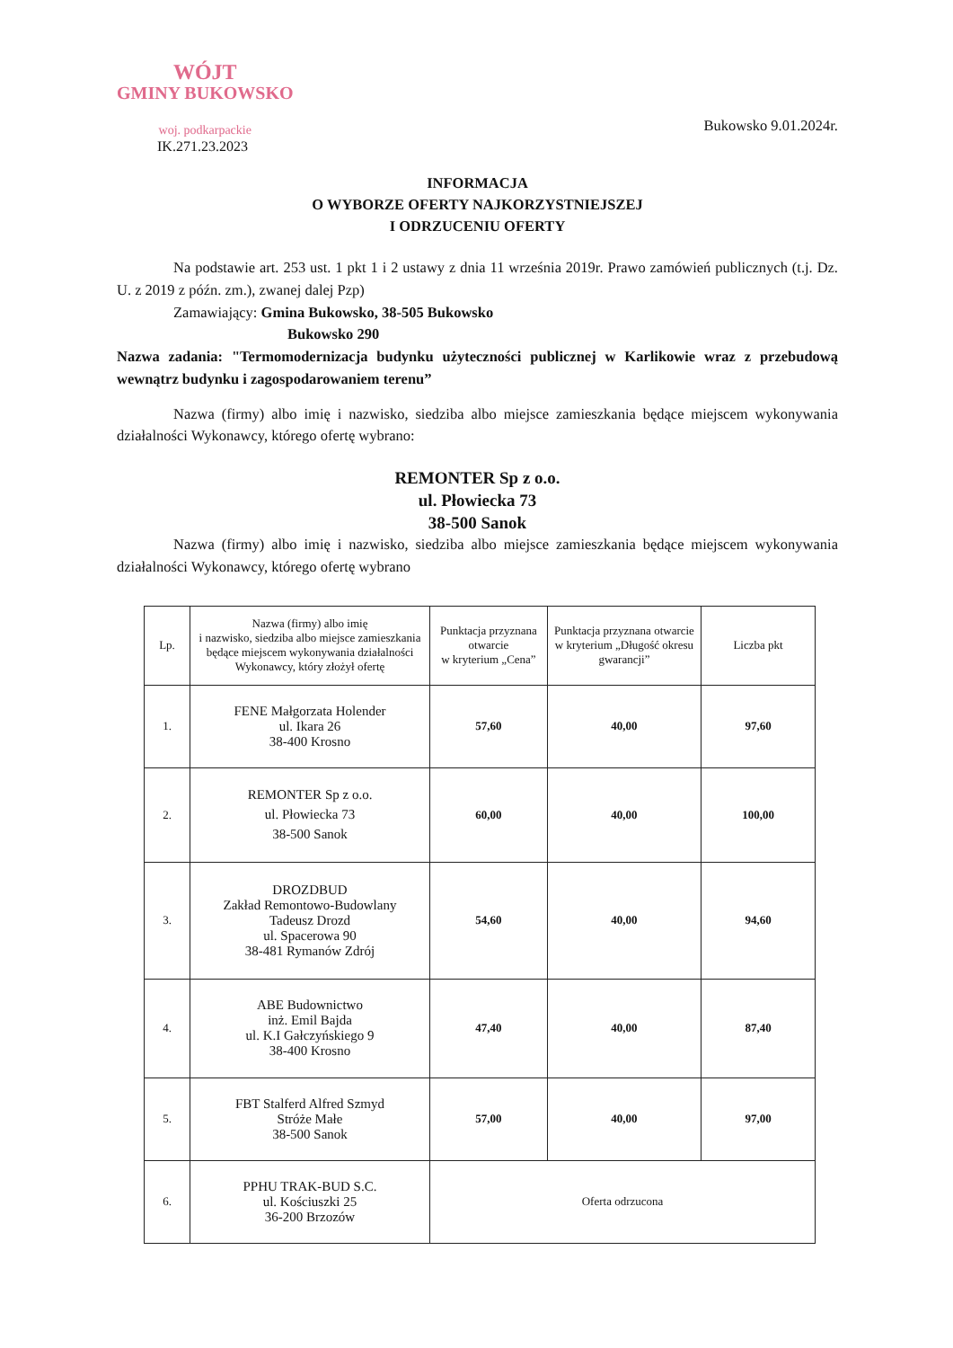WÓJT
GMINY BUKOWSKO
woj. podkarpackie
IK.271.23.2023
Bukowsko 9.01.2024r.
INFORMACJA
O WYBORZE OFERTY NAJKORZYSTNIEJSZEJ
I ODRZUCENIU OFERTY
Na podstawie art. 253 ust. 1 pkt 1 i 2 ustawy z dnia 11 września 2019r. Prawo zamówień publicznych (t.j. Dz. U. z 2019 z późn. zm.), zwanej dalej Pzp)
Zamawiający: Gmina Bukowsko, 38-505 Bukowsko
Bukowsko 290
Nazwa zadania: "Termomodernizacja budynku użyteczności publicznej w Karlikowie wraz z przebudową wewnątrz budynku i zagospodarowaniem terenu”
Nazwa (firmy) albo imię i nazwisko, siedziba albo miejsce zamieszkania będące miejscem wykonywania działalności Wykonawcy, którego ofertę wybrano:
REMONTER Sp z o.o.
ul. Płowiecka 73
38-500 Sanok
Nazwa (firmy) albo imię i nazwisko, siedziba albo miejsce zamieszkania będące miejscem wykonywania działalności Wykonawcy, którego ofertę wybrano
| Lp. | Nazwa (firmy) albo imię i nazwisko, siedziba albo miejsce zamieszkania będące miejscem wykonywania działalności Wykonawcy, który złożył ofertę | Punktacja przyznana otwarcie w kryterium „Cena” | Punktacja przyznana otwarcie w kryterium „Długość okresu gwarancji” | Liczba pkt |
| --- | --- | --- | --- | --- |
| 1. | FENE Małgorzata Holender ul. Ikara 26 38-400 Krosno | 57,60 | 40,00 | 97,60 |
| 2. | REMONTER Sp z o.o. ul. Płowiecka 73 38-500 Sanok | 60,00 | 40,00 | 100,00 |
| 3. | DROZDBUD Zakład Remontowo-Budowlany Tadeusz Drozd ul. Spacerowa 90 38-481 Rymanów Zdrój | 54,60 | 40,00 | 94,60 |
| 4. | ABE Budownictwo inż. Emil Bajda ul. K.I Gałczyńskiego 9 38-400 Krosno | 47,40 | 40,00 | 87,40 |
| 5. | FBT Stalferd Alfred Szmyd Stróże Małe 38-500 Sanok | 57,00 | 40,00 | 97,00 |
| 6. | PPHU TRAK-BUD S.C. ul. Kościuszki 25 36-200 Brzozów | Oferta odrzucona | | |